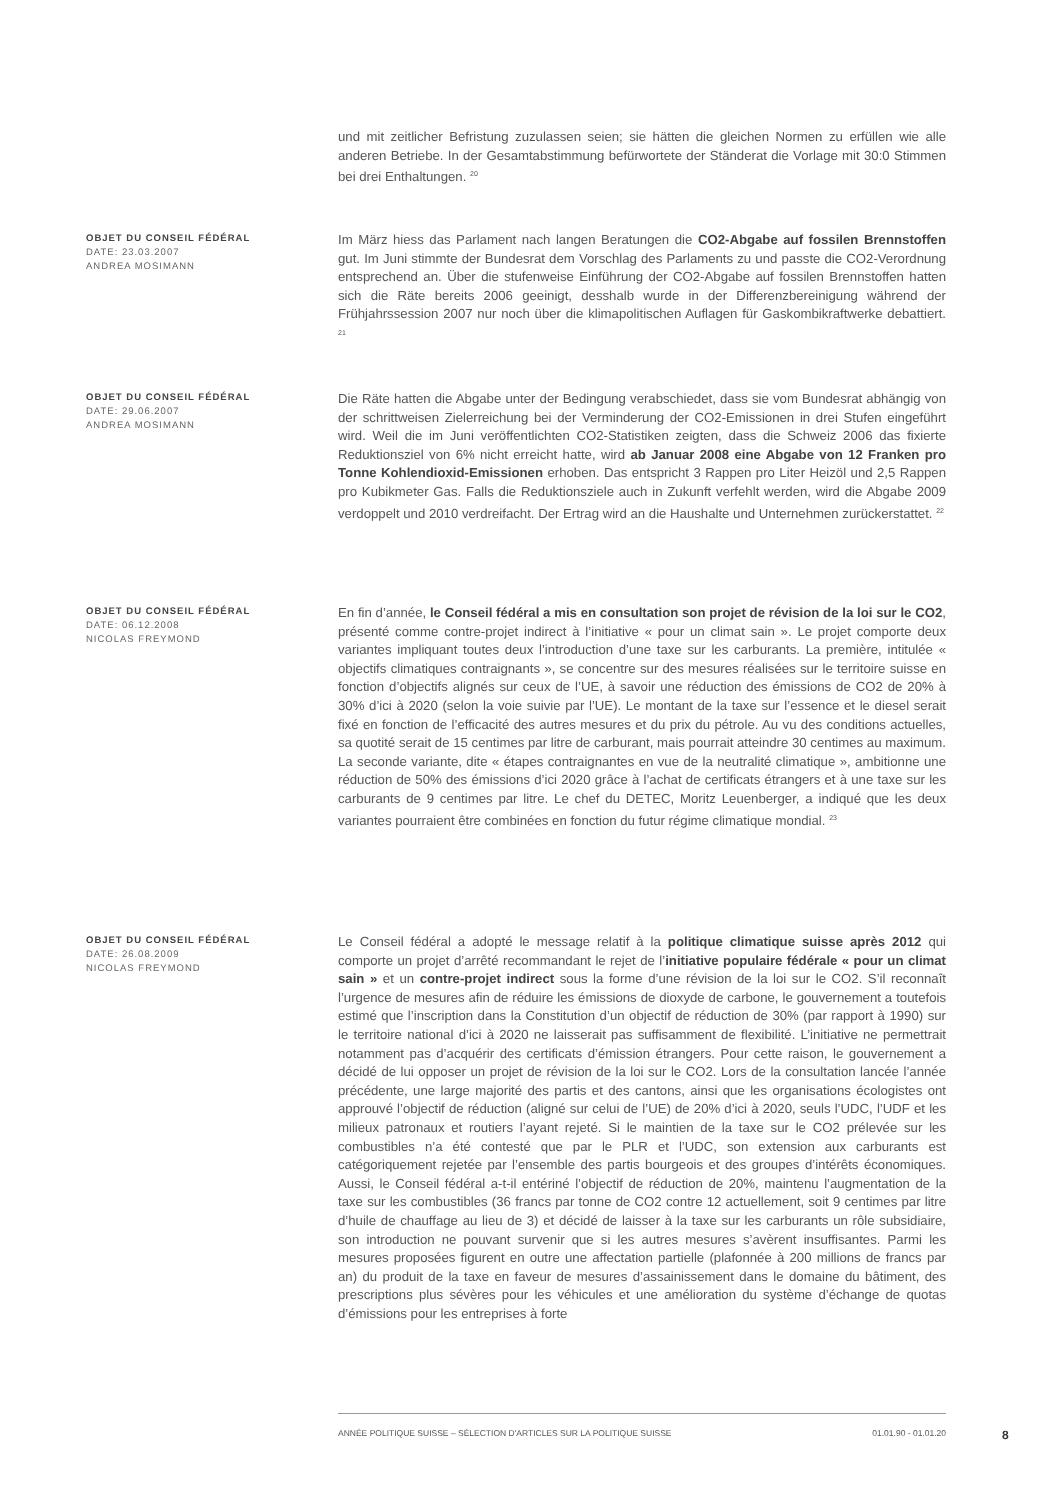und mit zeitlicher Befristung zuzulassen seien; sie hätten die gleichen Normen zu erfüllen wie alle anderen Betriebe. In der Gesamtabstimmung befürwortete der Ständerat die Vorlage mit 30:0 Stimmen bei drei Enthaltungen. <sup>20</sup>
OBJET DU CONSEIL FÉDÉRAL
DATE: 23.03.2007
ANDREA MOSIMANN
Im März hiess das Parlament nach langen Beratungen die CO2-Abgabe auf fossilen Brennstoffen gut. Im Juni stimmte der Bundesrat dem Vorschlag des Parlaments zu und passte die CO2-Verordnung entsprechend an. Über die stufenweise Einführung der CO2-Abgabe auf fossilen Brennstoffen hatten sich die Räte bereits 2006 geeinigt, desshalb wurde in der Differenzbereinigung während der Frühjahrssession 2007 nur noch über die klimapolitischen Auflagen für Gaskombikraftwerke debattiert. <sup>21</sup>
OBJET DU CONSEIL FÉDÉRAL
DATE: 29.06.2007
ANDREA MOSIMANN
Die Räte hatten die Abgabe unter der Bedingung verabschiedet, dass sie vom Bundesrat abhängig von der schrittweisen Zielerreichung bei der Verminderung der CO2-Emissionen in drei Stufen eingeführt wird. Weil die im Juni veröffentlichten CO2-Statistiken zeigten, dass die Schweiz 2006 das fixierte Reduktionsziel von 6% nicht erreicht hatte, wird ab Januar 2008 eine Abgabe von 12 Franken pro Tonne Kohlendioxid-Emissionen erhoben. Das entspricht 3 Rappen pro Liter Heizöl und 2,5 Rappen pro Kubikmeter Gas. Falls die Reduktionsziele auch in Zukunft verfehlt werden, wird die Abgabe 2009 verdoppelt und 2010 verdreifacht. Der Ertrag wird an die Haushalte und Unternehmen zurückerstattet. <sup>22</sup>
OBJET DU CONSEIL FÉDÉRAL
DATE: 06.12.2008
NICOLAS FREYMOND
En fin d’année, le Conseil fédéral a mis en consultation son projet de révision de la loi sur le CO2, présenté comme contre-projet indirect à l’initiative « pour un climat sain ». Le projet comporte deux variantes impliquant toutes deux l’introduction d’une taxe sur les carburants. La première, intitulée « objectifs climatiques contraignants », se concentre sur des mesures réalisées sur le territoire suisse en fonction d’objectifs alignés sur ceux de l’UE, à savoir une réduction des émissions de CO2 de 20% à 30% d’ici à 2020 (selon la voie suivie par l’UE). Le montant de la taxe sur l’essence et le diesel serait fixé en fonction de l’efficacité des autres mesures et du prix du pétrole. Au vu des conditions actuelles, sa quotité serait de 15 centimes par litre de carburant, mais pourrait atteindre 30 centimes au maximum. La seconde variante, dite « étapes contraignantes en vue de la neutralité climatique », ambitionne une réduction de 50% des émissions d’ici 2020 grâce à l’achat de certificats étrangers et à une taxe sur les carburants de 9 centimes par litre. Le chef du DETEC, Moritz Leuenberger, a indiqué que les deux variantes pourraient être combinées en fonction du futur régime climatique mondial. <sup>23</sup>
OBJET DU CONSEIL FÉDÉRAL
DATE: 26.08.2009
NICOLAS FREYMOND
Le Conseil fédéral a adopté le message relatif à la politique climatique suisse après 2012 qui comporte un projet d’arrêté recommandant le rejet de l’initiative populaire fédérale « pour un climat sain » et un contre-projet indirect sous la forme d’une révision de la loi sur le CO2. S’il reconnaît l’urgence de mesures afin de réduire les émissions de dioxyde de carbone, le gouvernement a toutefois estimé que l’inscription dans la Constitution d’un objectif de réduction de 30% (par rapport à 1990) sur le territoire national d’ici à 2020 ne laisserait pas suffisamment de flexibilité. L’initiative ne permettrait notamment pas d’acquérir des certificats d’émission étrangers. Pour cette raison, le gouvernement a décidé de lui opposer un projet de révision de la loi sur le CO2. Lors de la consultation lancée l’année précédente, une large majorité des partis et des cantons, ainsi que les organisations écologistes ont approuvé l’objectif de réduction (aligné sur celui de l’UE) de 20% d’ici à 2020, seuls l’UDC, l’UDF et les milieux patronaux et routiers l’ayant rejeté. Si le maintien de la taxe sur le CO2 prélevée sur les combustibles n’a été contesté que par le PLR et l’UDC, son extension aux carburants est catégoriquement rejetée par l’ensemble des partis bourgeois et des groupes d’intérêts économiques. Aussi, le Conseil fédéral a-t-il entériné l’objectif de réduction de 20%, maintenu l’augmentation de la taxe sur les combustibles (36 francs par tonne de CO2 contre 12 actuellement, soit 9 centimes par litre d’huile de chauffage au lieu de 3) et décidé de laisser à la taxe sur les carburants un rôle subsidiaire, son introduction ne pouvant survenir que si les autres mesures s’avèrent insuffisantes. Parmi les mesures proposées figurent en outre une affectation partielle (plafonnée à 200 millions de francs par an) du produit de la taxe en faveur de mesures d’assainissement dans le domaine du bâtiment, des prescriptions plus sévères pour les véhicules et une amélioration du système d’échange de quotas d’émissions pour les entreprises à forte
ANNÉE POLITIQUE SUISSE – SÉLECTION D'ARTICLES SUR LA POLITIQUE SUISSE 01.01.90 - 01.01.20
8